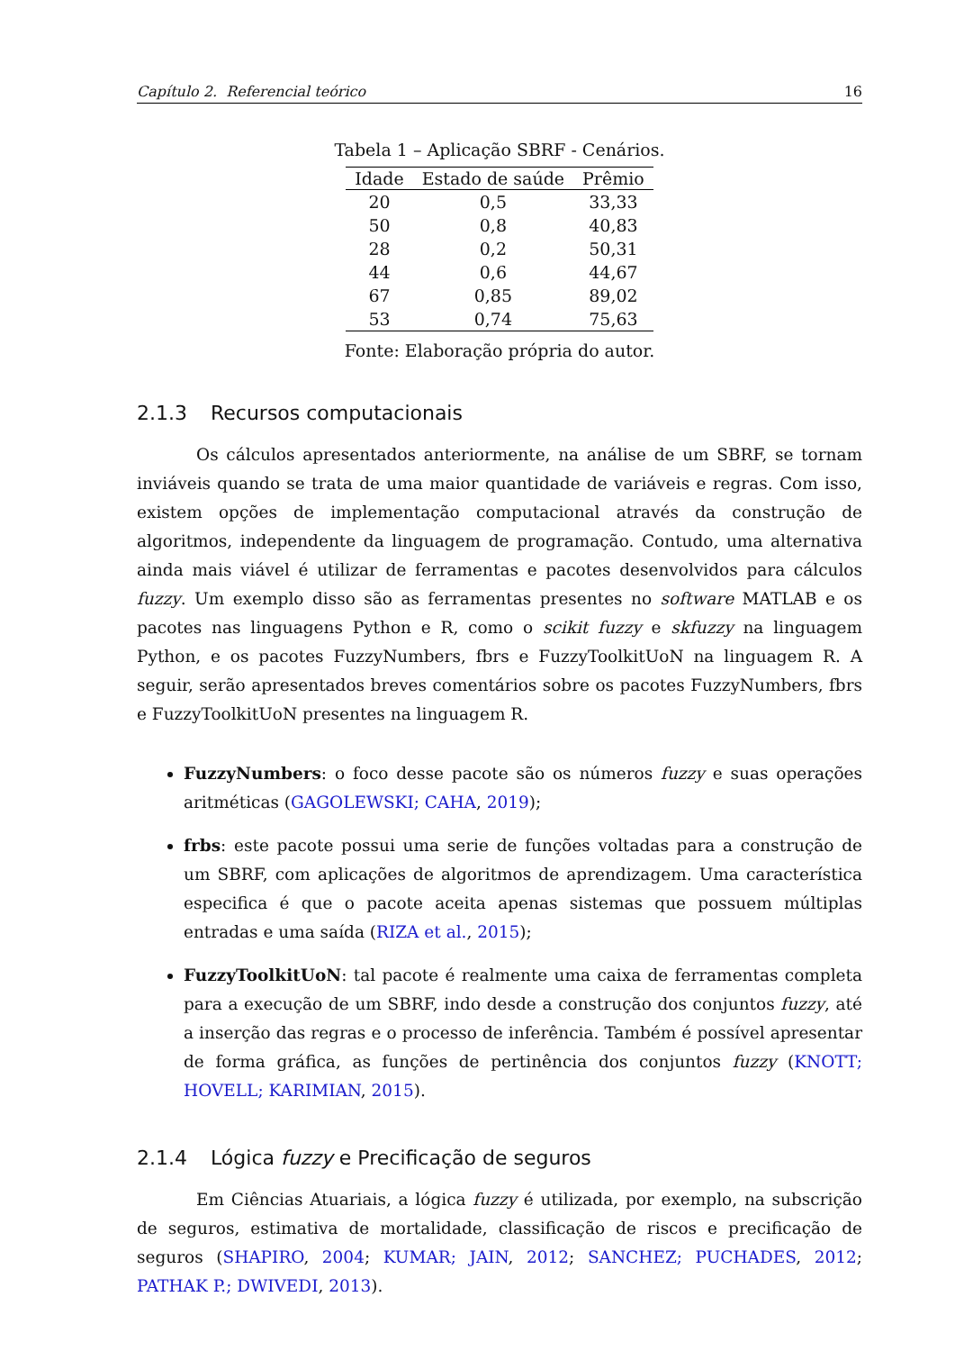Capítulo 2. Referencial teórico 16
Tabela 1 – Aplicação SBRF - Cenários.
| Idade | Estado de saúde | Prêmio |
| --- | --- | --- |
| 20 | 0,5 | 33,33 |
| 50 | 0,8 | 40,83 |
| 28 | 0,2 | 50,31 |
| 44 | 0,6 | 44,67 |
| 67 | 0,85 | 89,02 |
| 53 | 0,74 | 75,63 |
Fonte: Elaboração própria do autor.
2.1.3 Recursos computacionais
Os cálculos apresentados anteriormente, na análise de um SBRF, se tornam inviáveis quando se trata de uma maior quantidade de variáveis e regras. Com isso, existem opções de implementação computacional através da construção de algoritmos, independente da linguagem de programação. Contudo, uma alternativa ainda mais viável é utilizar de ferramentas e pacotes desenvolvidos para cálculos fuzzy. Um exemplo disso são as ferramentas presentes no software MATLAB e os pacotes nas linguagens Python e R, como o scikit fuzzy e skfuzzy na linguagem Python, e os pacotes FuzzyNumbers, fbrs e FuzzyToolkitUoN na linguagem R. A seguir, serão apresentados breves comentários sobre os pacotes FuzzyNumbers, fbrs e FuzzyToolkitUoN presentes na linguagem R.
FuzzyNumbers: o foco desse pacote são os números fuzzy e suas operações aritméticas (GAGOLEWSKI; CAHA, 2019);
frbs: este pacote possui uma serie de funções voltadas para a construção de um SBRF, com aplicações de algoritmos de aprendizagem. Uma característica especifica é que o pacote aceita apenas sistemas que possuem múltiplas entradas e uma saída (RIZA et al., 2015);
FuzzyToolkitUoN: tal pacote é realmente uma caixa de ferramentas completa para a execução de um SBRF, indo desde a construção dos conjuntos fuzzy, até a inserção das regras e o processo de inferência. Também é possível apresentar de forma gráfica, as funções de pertinência dos conjuntos fuzzy (KNOTT; HOVELL; KARIMIAN, 2015).
2.1.4 Lógica fuzzy e Precificação de seguros
Em Ciências Atuariais, a lógica fuzzy é utilizada, por exemplo, na subscrição de seguros, estimativa de mortalidade, classificação de riscos e precificação de seguros (SHAPIRO, 2004; KUMAR; JAIN, 2012; SANCHEZ; PUCHADES, 2012; PATHAK P.; DWIVEDI, 2013).